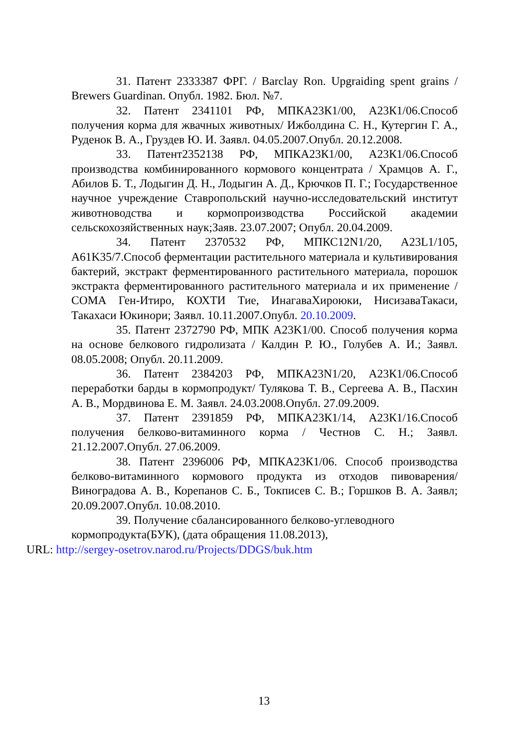31. Патент 2333387 ФРГ. / Barclay Ron. Upgraiding spent grains / Brewers Guardinan. Опубл. 1982. Бюл. №7.
32. Патент 2341101 РФ, МПКА23К1/00, А23К1/06.Способ получения корма для жвачных животных/ Ижболдина С. Н., Кутергин Г. А., Руденок В. А., Груздев Ю. И. Заявл. 04.05.2007.Опубл. 20.12.2008.
33. Патент2352138 РФ, МПКА23К1/00, А23К1/06.Способ производства комбинированного кормового концентрата / Храмцов А. Г., Абилов Б. Т., Лодыгин Д. Н., Лодыгин А. Д., Крючков П. Г.; Государственное научное учреждение Ставропольский научно-исследовательский институт животноводства и кормопроизводства Российской академии сельскохозяйственных наук;Заяв. 23.07.2007; Опубл. 20.04.2009.
34. Патент 2370532 РФ, МПКС12N1/20, A23L1/105, A61K35/7.Способ ферментации растительного материала и культивирования бактерий, экстракт ферментированного растительного материала, порошок экстракта ферментированного растительного материала и их применение / СОМА Ген-Итиро, КОХТИ Тие, ИнагаваХироюки, НисизаваТакаси, Такахаси Юкинори; Заявл. 10.11.2007.Опубл. 20.10.2009.
35. Патент 2372790 РФ, МПК A23K1/00. Способ получения корма на основе белкового гидролизата / Калдин Р. Ю., Голубев А. И.; Заявл. 08.05.2008; Опубл. 20.11.2009.
36. Патент 2384203 РФ, МПКА23N1/20, А23К1/06.Способ переработки барды в кормопродукт/ Тулякова Т. В., Сергеева А. В., Пасхин А. В., Мордвинова Е. М. Заявл. 24.03.2008.Опубл. 27.09.2009.
37. Патент 2391859 РФ, МПКА23К1/14, А23К1/16.Способ получения белково-витаминного корма / Честнов С. Н.; Заявл. 21.12.2007.Опубл. 27.06.2009.
38. Патент 2396006 РФ, МПКА23К1/06. Способ производства белково-витаминного кормового продукта из отходов пивоварения/ Виноградова А. В., Корепанов С. Б., Токписев С. В.; Горшков В. А. Заявл; 20.09.2007.Опубл. 10.08.2010.
39. Получение сбалансированного белково-углеводного
кормопродукта(БУК), (дата обращения 11.08.2013),
URL: http://sergey-osetrov.narod.ru/Projects/DDGS/buk.htm
13